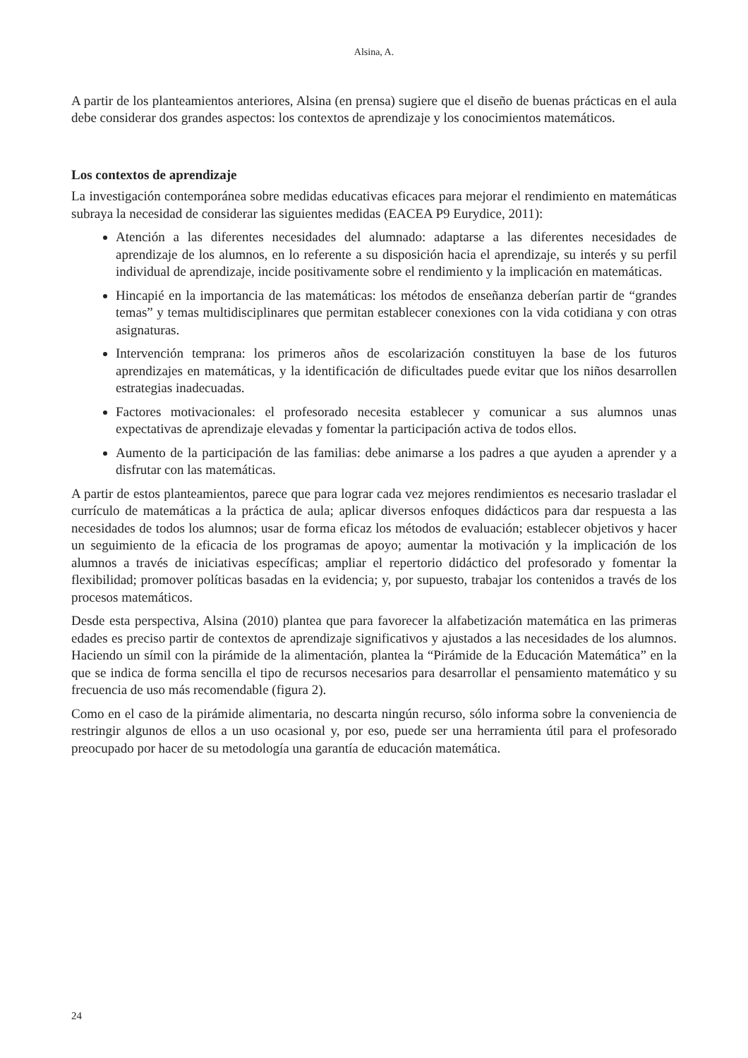Alsina, A.
A partir de los planteamientos anteriores, Alsina (en prensa) sugiere que el diseño de buenas prácticas en el aula debe considerar dos grandes aspectos: los contextos de aprendizaje y los conocimientos matemáticos.
Los contextos de aprendizaje
La investigación contemporánea sobre medidas educativas eficaces para mejorar el rendimiento en matemáticas subraya la necesidad de considerar las siguientes medidas (EACEA P9 Eurydice, 2011):
Atención a las diferentes necesidades del alumnado: adaptarse a las diferentes necesidades de aprendizaje de los alumnos, en lo referente a su disposición hacia el aprendizaje, su interés y su perfil individual de aprendizaje, incide positivamente sobre el rendimiento y la implicación en matemáticas.
Hincapié en la importancia de las matemáticas: los métodos de enseñanza deberían partir de “grandes temas” y temas multidisciplinares que permitan establecer conexiones con la vida cotidiana y con otras asignaturas.
Intervención temprana: los primeros años de escolarización constituyen la base de los futuros aprendizajes en matemáticas, y la identificación de dificultades puede evitar que los niños desarrollen estrategias inadecuadas.
Factores motivacionales: el profesorado necesita establecer y comunicar a sus alumnos unas expectativas de aprendizaje elevadas y fomentar la participación activa de todos ellos.
Aumento de la participación de las familias: debe animarse a los padres a que ayuden a aprender y a disfrutar con las matemáticas.
A partir de estos planteamientos, parece que para lograr cada vez mejores rendimientos es necesario trasladar el currículo de matemáticas a la práctica de aula; aplicar diversos enfoques didácticos para dar respuesta a las necesidades de todos los alumnos; usar de forma eficaz los métodos de evaluación; establecer objetivos y hacer un seguimiento de la eficacia de los programas de apoyo; aumentar la motivación y la implicación de los alumnos a través de iniciativas específicas; ampliar el repertorio didáctico del profesorado y fomentar la flexibilidad; promover políticas basadas en la evidencia; y, por supuesto, trabajar los contenidos a través de los procesos matemáticos.
Desde esta perspectiva, Alsina (2010) plantea que para favorecer la alfabetización matemática en las primeras edades es preciso partir de contextos de aprendizaje significativos y ajustados a las necesidades de los alumnos. Haciendo un símil con la pirámide de la alimentación, plantea la “Pirámide de la Educación Matemática” en la que se indica de forma sencilla el tipo de recursos necesarios para desarrollar el pensamiento matemático y su frecuencia de uso más recomendable (figura 2).
Como en el caso de la pirámide alimentaria, no descarta ningún recurso, sólo informa sobre la conveniencia de restringir algunos de ellos a un uso ocasional y, por eso, puede ser una herramienta útil para el profesorado preocupado por hacer de su metodología una garantía de educación matemática.
24